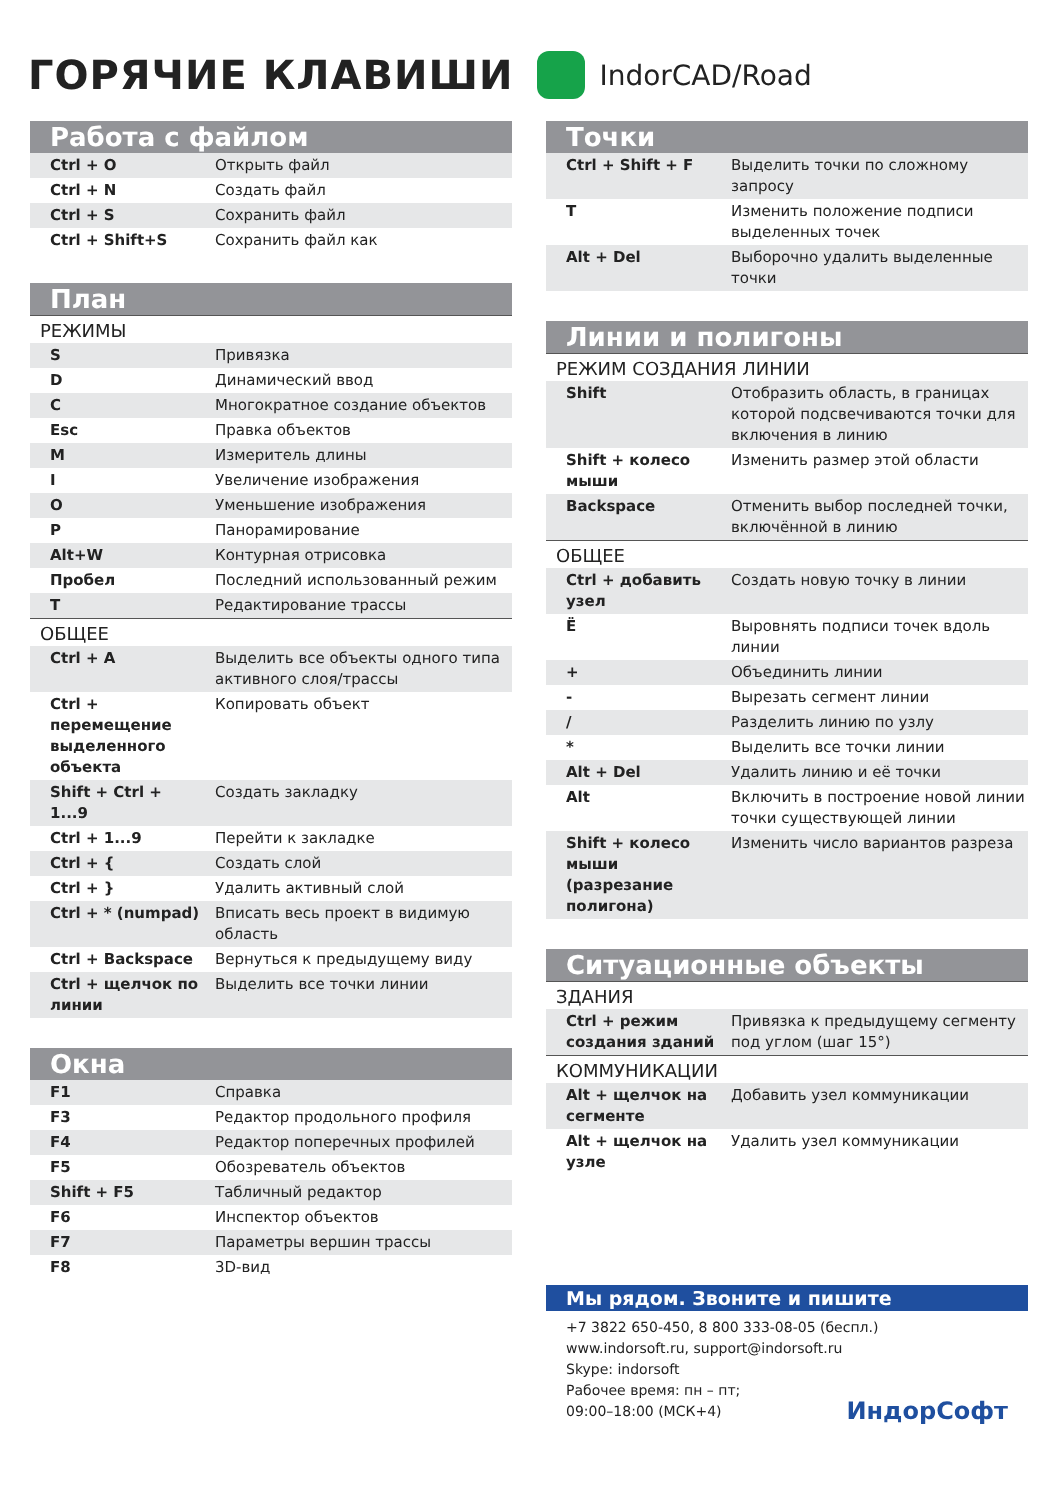ГОРЯЧИЕ КЛАВИШИ
IndorCAD/Road
Работа с файлом
| Ctrl + O | Открыть файл |
| Ctrl + N | Создать файл |
| Ctrl + S | Сохранить файл |
| Ctrl + Shift+S | Сохранить файл как |
План
| РЕЖИМЫ | |
| S | Привязка |
| D | Динамический ввод |
| C | Многократное создание объектов |
| Esc | Правка объектов |
| M | Измеритель длины |
| I | Увеличение изображения |
| O | Уменьшение изображения |
| P | Панорамирование |
| Alt+W | Контурная отрисовка |
| Пробел | Последний использованный режим |
| T | Редактирование трассы |
| ОБЩЕЕ | |
| Ctrl + A | Выделить все объекты одного типа активного слоя/трассы |
| Ctrl + перемещение выделенного объекта | Копировать объект |
| Shift + Ctrl + 1...9 | Создать закладку |
| Ctrl + 1...9 | Перейти к закладке |
| Ctrl + { | Создать слой |
| Ctrl + } | Удалить активный слой |
| Ctrl + * (numpad) | Вписать весь проект в видимую область |
| Ctrl + Backspace | Вернуться к предыдущему виду |
| Ctrl + щелчок по линии | Выделить все точки линии |
Окна
| F1 | Справка |
| F3 | Редактор продольного профиля |
| F4 | Редактор поперечных профилей |
| F5 | Обозреватель объектов |
| Shift + F5 | Табличный редактор |
| F6 | Инспектор объектов |
| F7 | Параметры вершин трассы |
| F8 | 3D-вид |
Точки
| Ctrl + Shift + F | Выделить точки по сложному запросу |
| T | Изменить положение подписи выделенных точек |
| Alt + Del | Выборочно удалить выделенные точки |
Линии и полигоны
| РЕЖИМ СОЗДАНИЯ ЛИНИИ | |
| Shift | Отобразить область, в границах которой подсвечиваются точки для включения в линию |
| Shift + колесо мыши | Изменить размер этой области |
| Backspace | Отменить выбор последней точки, включённой в линию |
| ОБЩЕЕ | |
| Ctrl + добавить узел | Создать новую точку в линии |
| Ё | Выровнять подписи точек вдоль линии |
| + | Объединить линии |
| - | Вырезать сегмент линии |
| / | Разделить линию по узлу |
| * | Выделить все точки линии |
| Alt + Del | Удалить линию и её точки |
| Alt | Включить в построение новой линии точки существующей линии |
| Shift + колесо мыши (разрезание полигона) | Изменить число вариантов разреза |
Ситуационные объекты
| ЗДАНИЯ | |
| Ctrl + режим создания зданий | Привязка к предыдущему сегменту под углом (шаг 15°) |
| КОММУНИКАЦИИ | |
| Alt + щелчок на сегменте | Добавить узел коммуникации |
| Alt + щелчок на узле | Удалить узел коммуникации |
Мы рядом. Звоните и пишите
+7 3822 650-450, 8 800 333-08-05 (беспл.)
www.indorsoft.ru, support@indorsoft.ru
Skype: indorsoft
Рабочее время: пн – пт;
09:00–18:00 (МСК+4) ИндорСофт